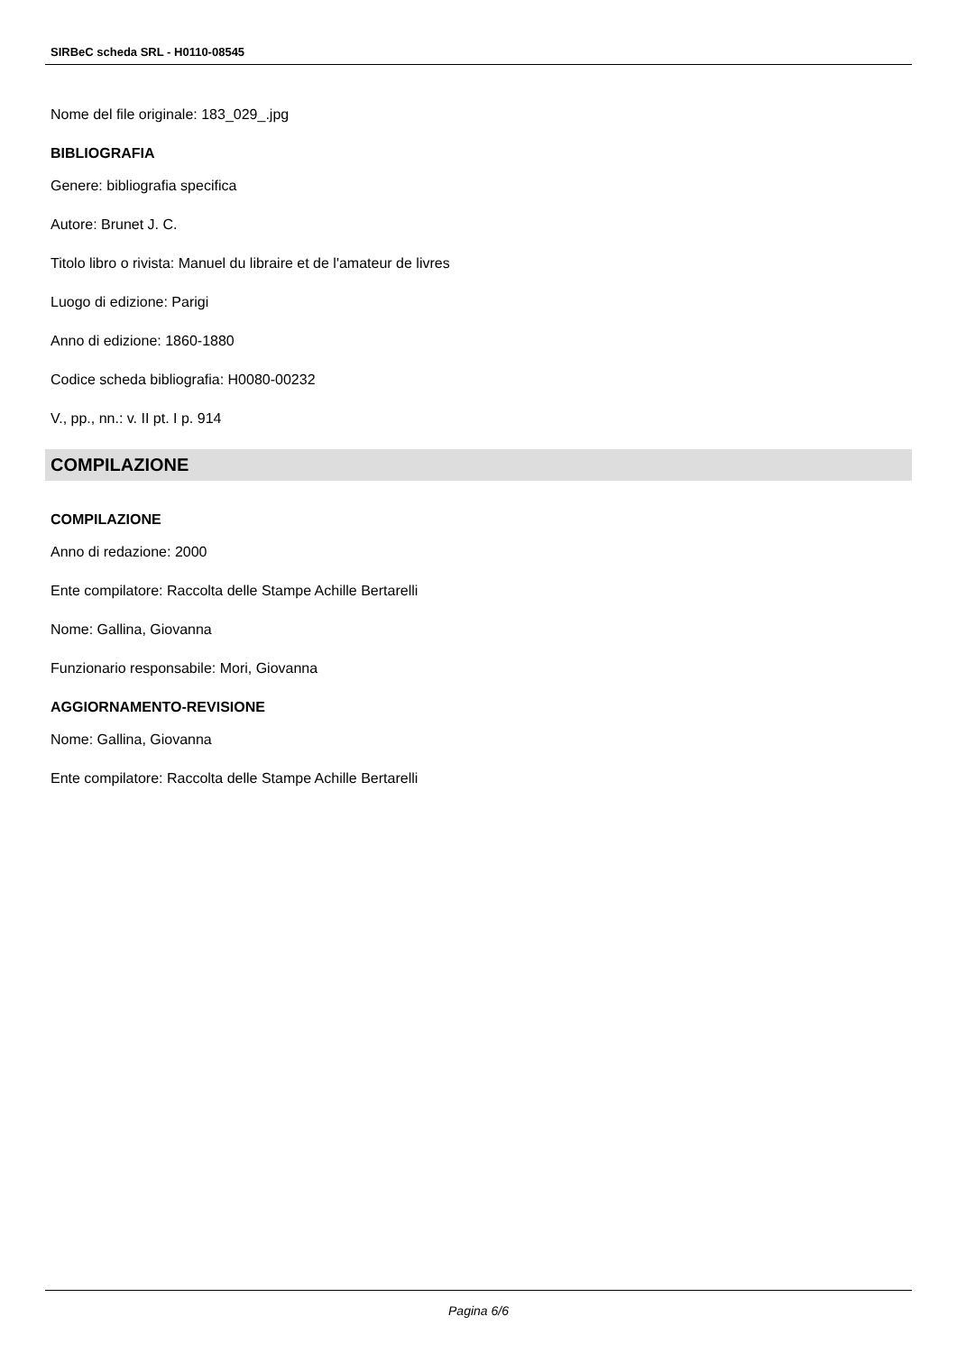SIRBeC scheda SRL - H0110-08545
Nome del file originale: 183_029_.jpg
BIBLIOGRAFIA
Genere: bibliografia specifica
Autore: Brunet J. C.
Titolo libro o rivista: Manuel du libraire et de l'amateur de livres
Luogo di edizione: Parigi
Anno di edizione: 1860-1880
Codice scheda bibliografia: H0080-00232
V., pp., nn.: v. II pt. I p. 914
COMPILAZIONE
COMPILAZIONE
Anno di redazione: 2000
Ente compilatore: Raccolta delle Stampe Achille Bertarelli
Nome: Gallina, Giovanna
Funzionario responsabile: Mori, Giovanna
AGGIORNAMENTO-REVISIONE
Nome: Gallina, Giovanna
Ente compilatore: Raccolta delle Stampe Achille Bertarelli
Pagina 6/6